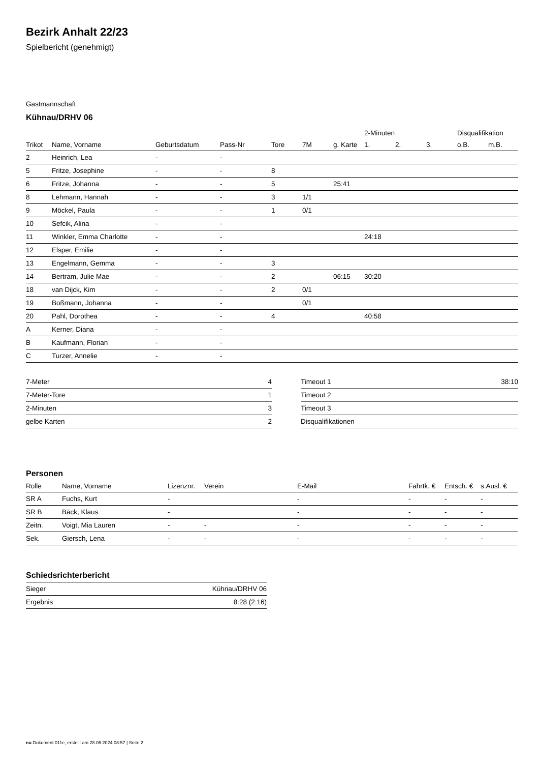Bezirk Anhalt 22/23
Spielbericht (genehmigt)
Gastmannschaft
Kühnau/DRHV 06
| | | | | | | | 2-Minuten | | | Disqualifikation | |
| --- | --- | --- | --- | --- | --- | --- | --- | --- | --- | --- | --- |
| Trikot | Name, Vorname | Geburtsdatum | Pass-Nr | Tore | 7M | g. Karte | 1. | 2. | 3. | o.B. | m.B. |
| 2 | Heinrich, Lea | - | - | | | | | | | | |
| 5 | Fritze, Josephine | - | - | 8 | | | | | | | |
| 6 | Fritze, Johanna | - | - | 5 | | 25:41 | | | | | |
| 8 | Lehmann, Hannah | - | - | 3 | 1/1 | | | | | | |
| 9 | Möckel, Paula | - | - | 1 | 0/1 | | | | | | |
| 10 | Sefcik, Alina | - | - | | | | | | | | |
| 11 | Winkler, Emma Charlotte | - | - | | | | 24:18 | | | | |
| 12 | Elsper, Emilie | - | - | | | | | | | | |
| 13 | Engelmann, Gemma | - | - | 3 | | | | | | | |
| 14 | Bertram, Julie Mae | - | - | 2 | | 06:15 | 30:20 | | | | |
| 18 | van Dijck, Kim | - | - | 2 | 0/1 | | | | | | |
| 19 | Boßmann, Johanna | - | - | | 0/1 | | | | | | |
| 20 | Pahl, Dorothea | - | - | 4 | | | 40:58 | | | | |
| A | Kerner, Diana | - | - | | | | | | | | |
| B | Kaufmann, Florian | - | - | | | | | | | | |
| C | Turzer, Annelie | - | - | | | | | | | | |
| 7-Meter | 4 |
| 7-Meter-Tore | 1 |
| 2-Minuten | 3 |
| gelbe Karten | 2 |
| Timeout 1 | 38:10 |
| Timeout 2 | |
| Timeout 3 | |
| Disqualifikationen | |
Personen
| Rolle | Name, Vorname | Lizenznr. | Verein | E-Mail | Fahrtk. € | Entsch. € | s.Ausl. € |
| --- | --- | --- | --- | --- | --- | --- | --- |
| SR A | Fuchs, Kurt | - | | - | - | - | - |
| SR B | Bäck, Klaus | - | | - | - | - | - |
| Zeitn. | Voigt, Mia Lauren | - | - | - | - | - | - |
| Sek. | Giersch, Lena | - | - | - | - | - | - |
Schiedsrichterbericht
| Sieger | Kühnau/DRHV 06 |
| Ergebnis | 8:28 (2:16) |
nu.Dokument 011e, erstellt am 28.06.2024 08:57 | Seite 2